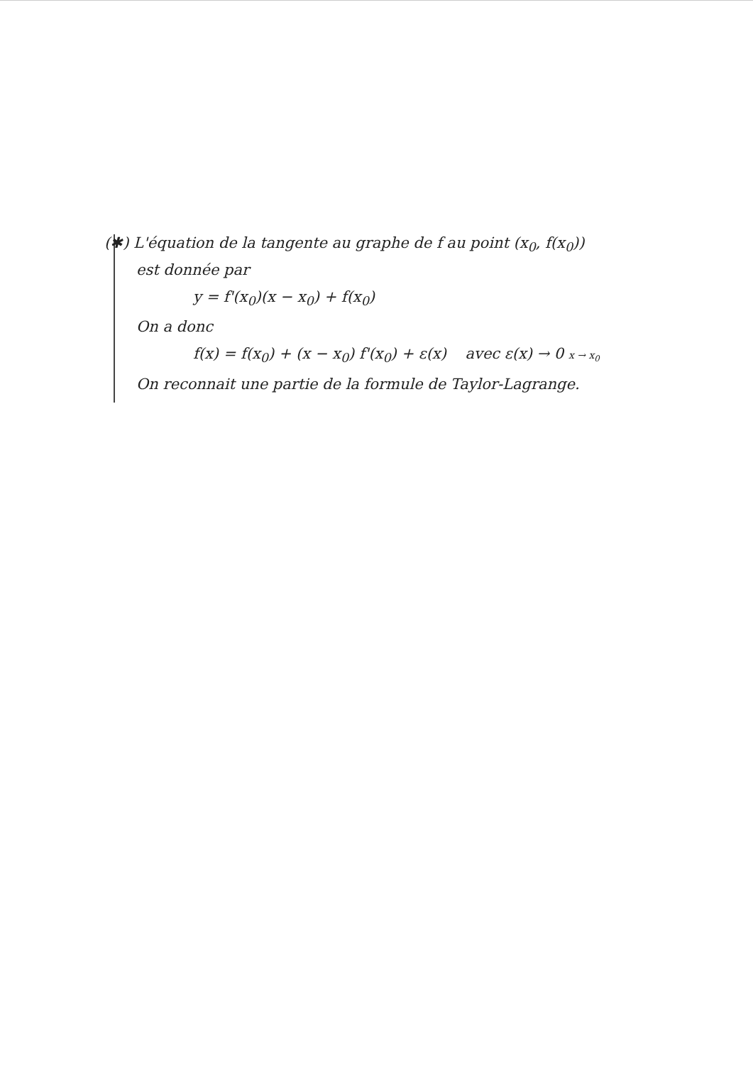(✱) L'équation de la tangente au graphe de f au point (x<sub>0</sub>, f(x<sub>0</sub>))
est donnée par
y = f'(x<sub>0</sub>)(x − x<sub>0</sub>) + f(x<sub>0</sub>)
On a donc
f(x) = f(x<sub>0</sub>) + (x − x<sub>0</sub>) f'(x<sub>0</sub>) + ε(x) avec ε(x) → 0 x → x<sub>0</sub>
On reconnait une partie de la formule de Taylor-Lagrange.